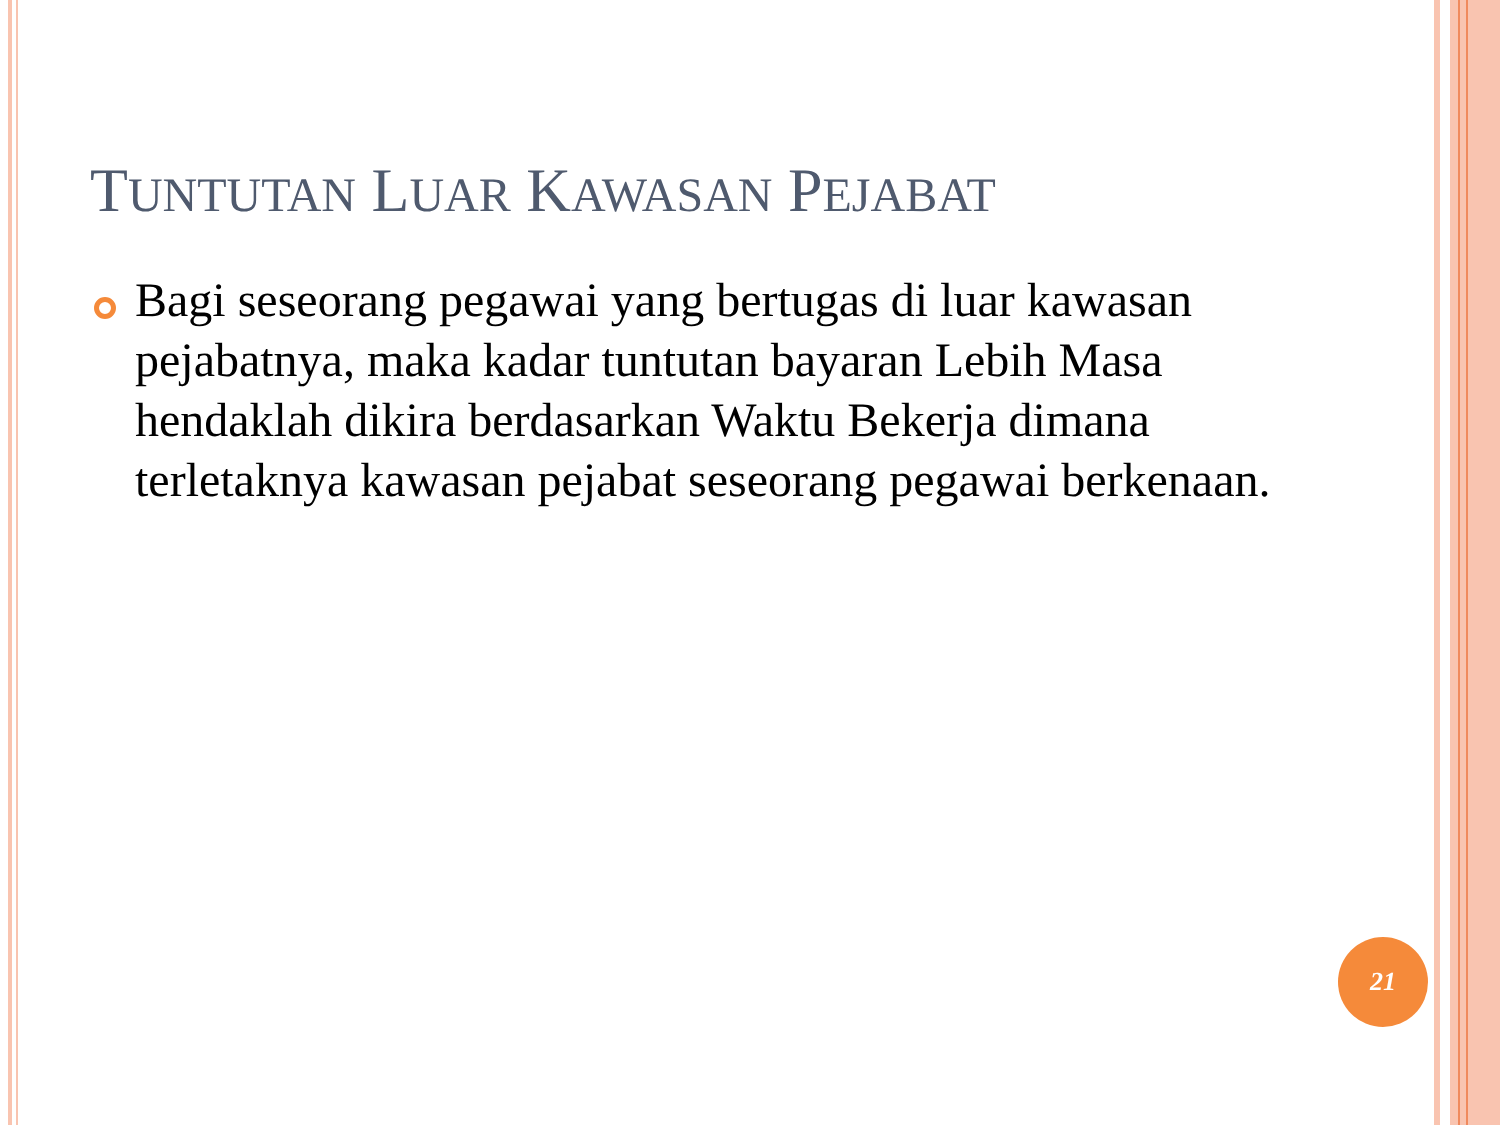TUNTUTAN LUAR KAWASAN PEJABAT
Bagi seseorang pegawai yang bertugas di luar kawasan pejabatnya, maka kadar tuntutan bayaran Lebih Masa hendaklah dikira berdasarkan Waktu Bekerja dimana terletaknya kawasan pejabat seseorang pegawai berkenaan.
21